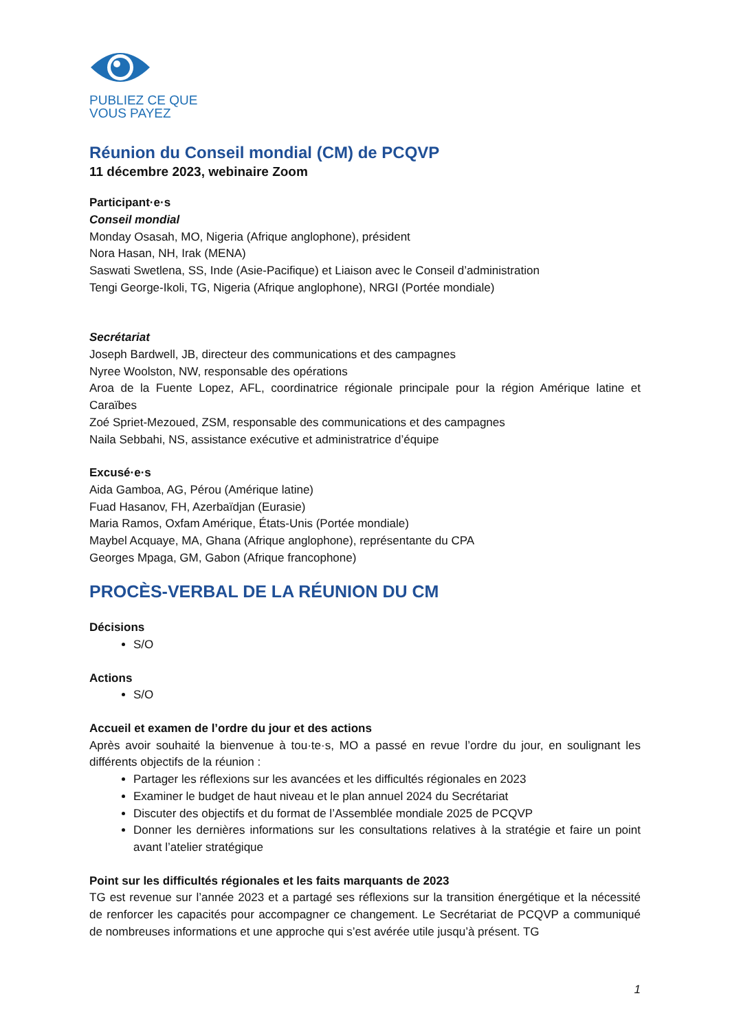PUBLIEZ CE QUE
VOUS PAYEZ
Réunion du Conseil mondial (CM) de PCQVP
11 décembre 2023, webinaire Zoom
Participant·e·s
Conseil mondial
Monday Osasah, MO, Nigeria (Afrique anglophone), président
Nora Hasan, NH, Irak (MENA)
Saswati Swetlena, SS, Inde (Asie-Pacifique) et Liaison avec le Conseil d’administration
Tengi George-Ikoli, TG, Nigeria (Afrique anglophone), NRGI (Portée mondiale)
Secrétariat
Joseph Bardwell, JB, directeur des communications et des campagnes
Nyree Woolston, NW, responsable des opérations
Aroa de la Fuente Lopez, AFL, coordinatrice régionale principale pour la région Amérique latine et Caraïbes
Zoé Spriet-Mezoued, ZSM, responsable des communications et des campagnes
Naila Sebbahi, NS, assistance exécutive et administratrice d’équipe
Excusé·e·s
Aida Gamboa, AG, Pérou (Amérique latine)
Fuad Hasanov, FH, Azerbaïdjan (Eurasie)
Maria Ramos, Oxfam Amérique, États-Unis (Portée mondiale)
Maybel Acquaye, MA, Ghana (Afrique anglophone), représentante du CPA
Georges Mpaga, GM, Gabon (Afrique francophone)
PROCÈS-VERBAL DE LA RÉUNION DU CM
Décisions
S/O
Actions
S/O
Accueil et examen de l’ordre du jour et des actions
Après avoir souhaité la bienvenue à tou·te·s, MO a passé en revue l’ordre du jour, en soulignant les différents objectifs de la réunion :
Partager les réflexions sur les avancées et les difficultés régionales en 2023
Examiner le budget de haut niveau et le plan annuel 2024 du Secrétariat
Discuter des objectifs et du format de l’Assemblée mondiale 2025 de PCQVP
Donner les dernières informations sur les consultations relatives à la stratégie et faire un point avant l’atelier stratégique
Point sur les difficultés régionales et les faits marquants de 2023
TG est revenue sur l’année 2023 et a partagé ses réflexions sur la transition énergétique et la nécessité de renforcer les capacités pour accompagner ce changement. Le Secrétariat de PCQVP a communiqué de nombreuses informations et une approche qui s’est avérée utile jusqu’à présent. TG
1